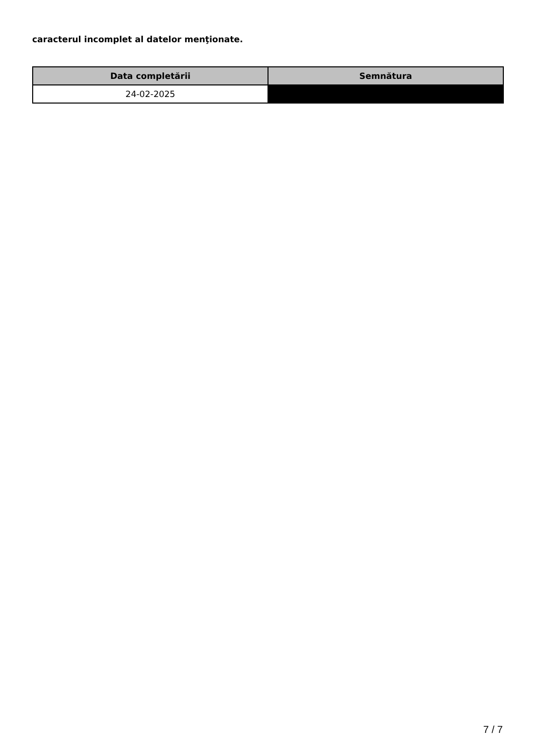caracterul incomplet al datelor menţionate.
| Data completării | Semnătura |
| --- | --- |
| 24-02-2025 | |
7 / 7